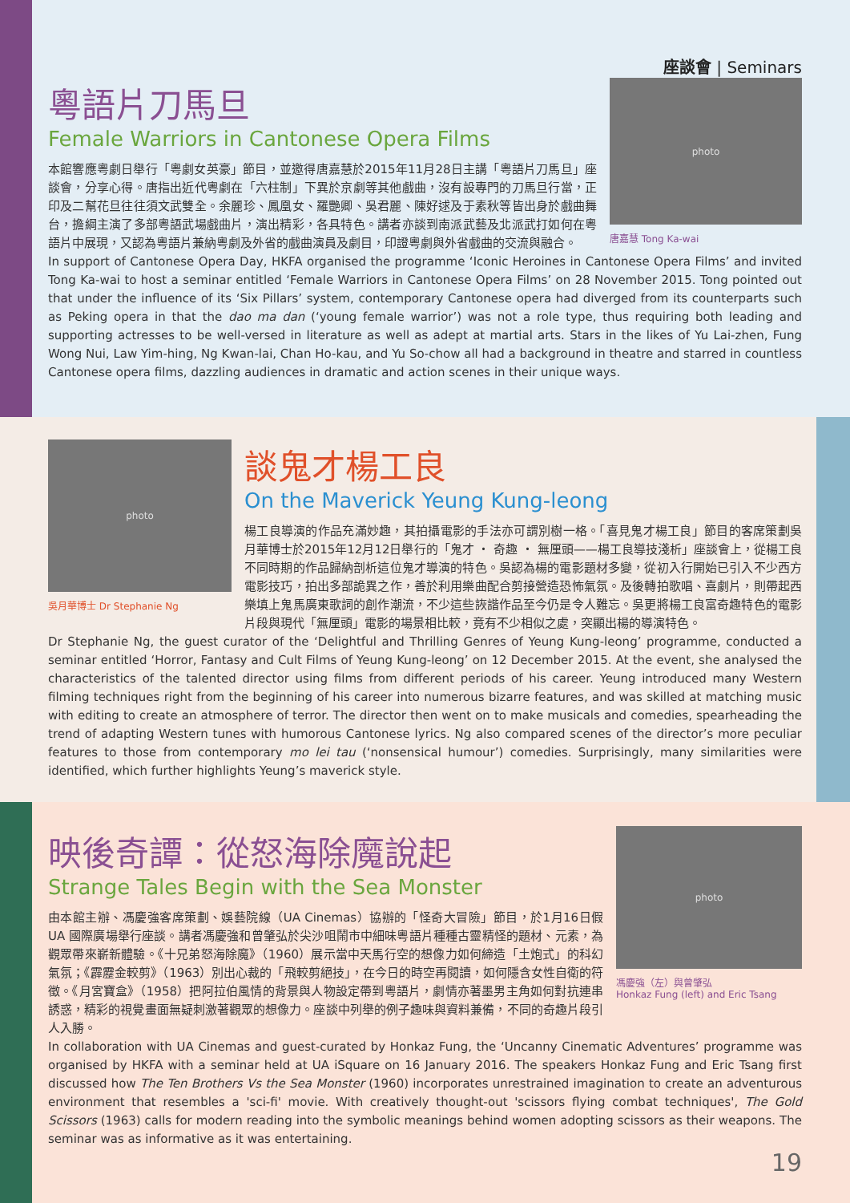座談會 | Seminars
粵語片刀馬旦
Female Warriors in Cantonese Opera Films
本館響應粵劇日舉行「粵劇女英豪」節目，並邀得唐嘉慧於2015年11月28日主講「粵語片刀馬旦」座談會，分享心得。唐指出近代粵劇在「六柱制」下異於京劇等其他戲曲，沒有設專門的刀馬旦行當，正印及二幫花旦往往須文武雙全。余麗珍、鳳凰女、羅艷卿、吳君麗、陳好逑及于素秋等皆出身於戲曲舞台，擔綱主演了多部粵語武場戲曲片，演出精彩，各具特色。講者亦談到南派武藝及北派武打如何在粵語片中展現，又認為粵語片兼納粵劇及外省的戲曲演員及劇目，印證粵劇與外省戲曲的交流與融合。
photo
唐嘉慧 Tong Ka-wai
In support of Cantonese Opera Day, HKFA organised the programme ‘Iconic Heroines in Cantonese Opera Films’ and invited Tong Ka-wai to host a seminar entitled ‘Female Warriors in Cantonese Opera Films’ on 28 November 2015. Tong pointed out that under the influence of its ‘Six Pillars’ system, contemporary Cantonese opera had diverged from its counterparts such as Peking opera in that the dao ma dan (‘young female warrior’) was not a role type, thus requiring both leading and supporting actresses to be well-versed in literature as well as adept at martial arts. Stars in the likes of Yu Lai-zhen, Fung Wong Nui, Law Yim-hing, Ng Kwan-lai, Chan Ho-kau, and Yu So-chow all had a background in theatre and starred in countless Cantonese opera films, dazzling audiences in dramatic and action scenes in their unique ways.
photo
吳月華博士 Dr Stephanie Ng
談鬼才楊工良
On the Maverick Yeung Kung-leong
楊工良導演的作品充滿妙趣，其拍攝電影的手法亦可謂別樹一格。「喜見鬼才楊工良」節目的客席策劃吳月華博士於2015年12月12日舉行的「鬼才 ・ 奇趣 ・ 無厘頭——楊工良導技淺析」座談會上，從楊工良不同時期的作品歸納剖析這位鬼才導演的特色。吳認為楊的電影題材多變，從初入行開始已引入不少西方電影技巧，拍出多部詭異之作，善於利用樂曲配合剪接營造恐怖氣氛。及後轉拍歌唱、喜劇片，則帶起西樂填上鬼馬廣東歌詞的創作潮流，不少這些詼諧作品至今仍是令人難忘。吳更將楊工良富奇趣特色的電影片段與現代「無厘頭」電影的場景相比較，竟有不少相似之處，突顯出楊的導演特色。
Dr Stephanie Ng, the guest curator of the ‘Delightful and Thrilling Genres of Yeung Kung-leong’ programme, conducted a seminar entitled ‘Horror, Fantasy and Cult Films of Yeung Kung-leong’ on 12 December 2015. At the event, she analysed the characteristics of the talented director using films from different periods of his career. Yeung introduced many Western filming techniques right from the beginning of his career into numerous bizarre features, and was skilled at matching music with editing to create an atmosphere of terror. The director then went on to make musicals and comedies, spearheading the trend of adapting Western tunes with humorous Cantonese lyrics. Ng also compared scenes of the director’s more peculiar features to those from contemporary mo lei tau (‘nonsensical humour’) comedies. Surprisingly, many similarities were identified, which further highlights Yeung’s maverick style.
映後奇譚：從怒海除魔說起
Strange Tales Begin with the Sea Monster
由本館主辦、馮慶強客席策劃、娛藝院線（UA Cinemas）協辦的「怪奇大冒險」節目，於1月16日假 UA 國際廣場舉行座談。講者馮慶強和曾肇弘於尖沙咀鬧市中細味粵語片種種古靈精怪的題材、元素，為觀眾帶來嶄新體驗。《十兄弟怒海除魔》（1960）展示當中天馬行空的想像力如何締造「土炮式」的科幻氣氛；《霹靂金較剪》（1963）別出心裁的「飛較剪絕技」，在今日的時空再閱讀，如何隱含女性自衛的符徵。《月宮寶盒》（1958）把阿拉伯風情的背景與人物設定帶到粵語片，劇情亦著墨男主角如何對抗連串誘惑，精彩的視覺畫面無疑刺激著觀眾的想像力。座談中列舉的例子趣味與資料兼備，不同的奇趣片段引人入勝。
photo
馮慶強（左）與曾肇弘
Honkaz Fung (left) and Eric Tsang
In collaboration with UA Cinemas and guest-curated by Honkaz Fung, the ‘Uncanny Cinematic Adventures’ programme was organised by HKFA with a seminar held at UA iSquare on 16 January 2016. The speakers Honkaz Fung and Eric Tsang first discussed how The Ten Brothers Vs the Sea Monster (1960) incorporates unrestrained imagination to create an adventurous environment that resembles a 'sci-fi' movie. With creatively thought-out 'scissors flying combat techniques', The Gold Scissors (1963) calls for modern reading into the symbolic meanings behind women adopting scissors as their weapons. The seminar was as informative as it was entertaining.
19